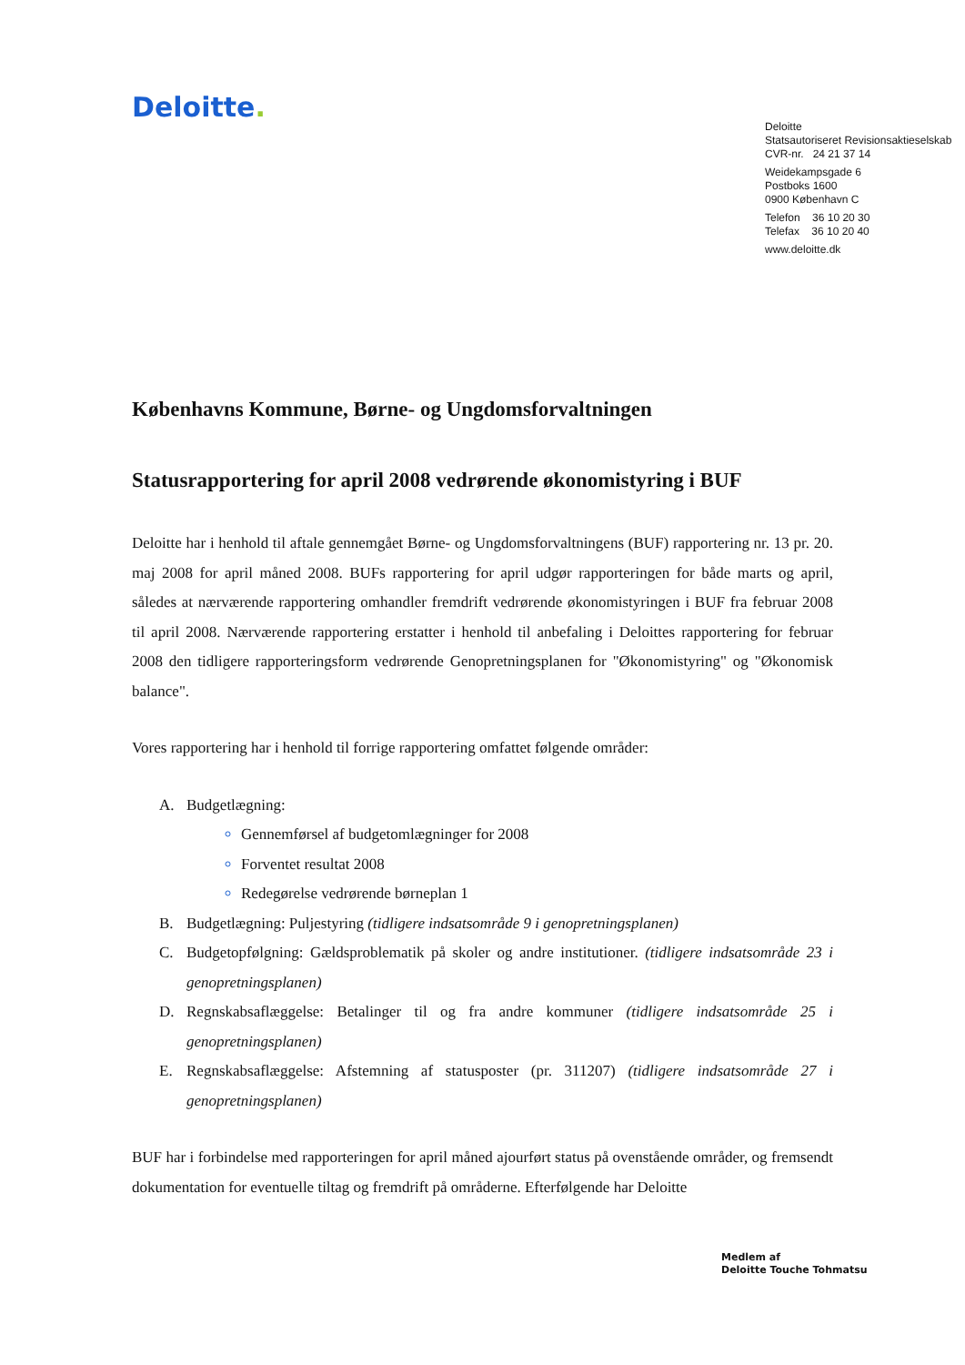Deloitte.
Deloitte
Statsautoriseret Revisionsaktieselskab
CVR-nr. 24 21 37 14
Weidekampsgade 6
Postboks 1600
0900 København C
Telefon 36 10 20 30
Telefax 36 10 20 40
www.deloitte.dk
Københavns Kommune, Børne- og Ungdomsforvaltningen
Statusrapportering for april 2008 vedrørende økonomistyring i BUF
Deloitte har i henhold til aftale gennemgået Børne- og Ungdomsforvaltningens (BUF) rapportering nr. 13 pr. 20. maj 2008 for april måned 2008. BUFs rapportering for april udgør rapporteringen for både marts og april, således at nærværende rapportering omhandler fremdrift vedrørende økonomistyringen i BUF fra februar 2008 til april 2008. Nærværende rapportering erstatter i henhold til anbefaling i Deloittes rapportering for februar 2008 den tidligere rapporteringsform vedrørende Genopretningsplanen for "Økonomistyring" og "Økonomisk balance".
Vores rapportering har i henhold til forrige rapportering omfattet følgende områder:
A. Budgetlægning:
Gennemførsel af budgetomlægninger for 2008
Forventet resultat 2008
Redegørelse vedrørende børneplan 1
B. Budgetlægning: Puljestyring (tidligere indsatsområde 9 i genopretningsplanen)
C. Budgetopfølgning: Gældsproblematik på skoler og andre institutioner. (tidligere indsatsområde 23 i genopretningsplanen)
D. Regnskabsaflæggelse: Betalinger til og fra andre kommuner (tidligere indsatsområde 25 i genopretningsplanen)
E. Regnskabsaflæggelse: Afstemning af statusposter (pr. 311207) (tidligere indsatsområde 27 i genopretningsplanen)
BUF har i forbindelse med rapporteringen for april måned ajourført status på ovenstående områder, og fremsendt dokumentation for eventuelle tiltag og fremdrift på områderne. Efterfølgende har Deloitte
Medlem af
Deloitte Touche Tohmatsu